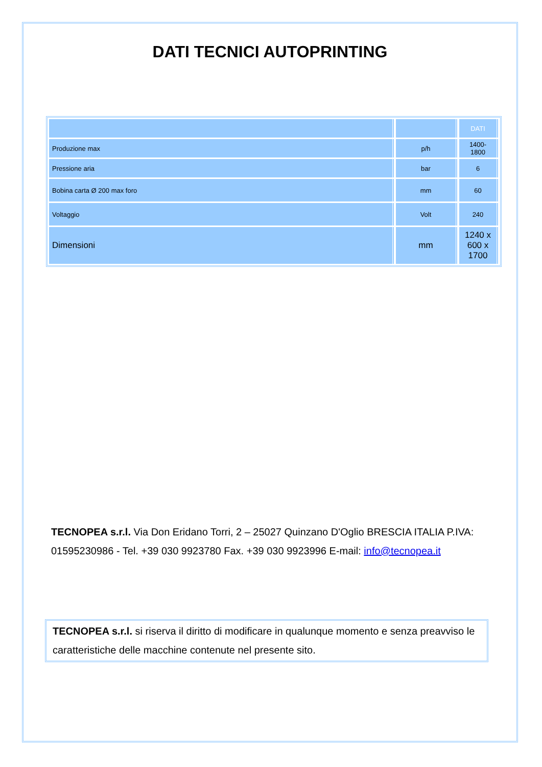DATI TECNICI AUTOPRINTING
| | | DATI |
| Produzione max | p/h | 1400-1800 |
| Pressione aria | bar | 6 |
| Bobina carta Ø 200 max foro | mm | 60 |
| Voltaggio | Volt | 240 |
| Dimensioni | mm | 1240 x 600 x 1700 |
TECNOPEA s.r.l. Via Don Eridano Torri, 2 – 25027 Quinzano D'Oglio BRESCIA ITALIA P.IVA: 01595230986 - Tel. +39 030 9923780 Fax. +39 030 9923996 E-mail: info@tecnopea.it
TECNOPEA s.r.l. si riserva il diritto di modificare in qualunque momento e senza preavviso le caratteristiche delle macchine contenute nel presente sito.